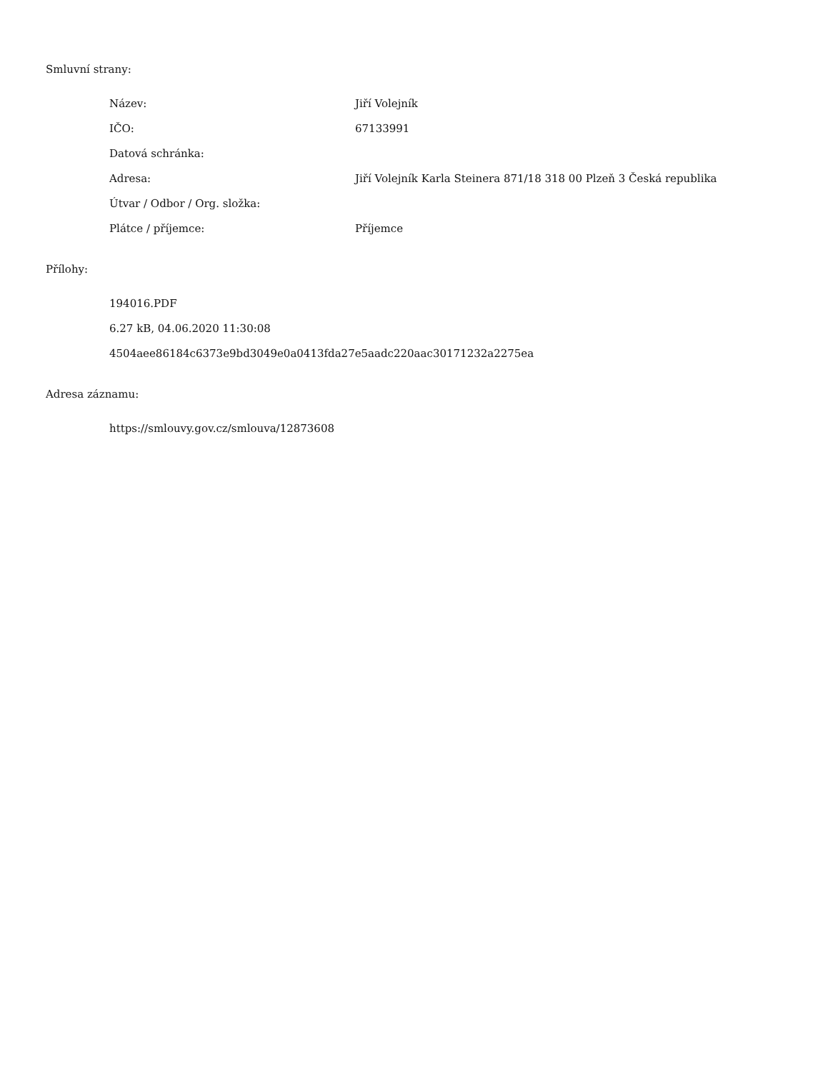Smluvní strany:
| Název: | Jiří Volejník |
| IČO: | 67133991 |
| Datová schránka: | |
| Adresa: | Jiří Volejník Karla Steinera 871/18 318 00 Plzeň 3 Česká republika |
| Útvar / Odbor / Org. složka: | |
| Plátce / příjemce: | Příjemce |
Přílohy:
194016.PDF
6.27 kB, 04.06.2020 11:30:08
4504aee86184c6373e9bd3049e0a0413fda27e5aadc220aac30171232a2275ea
Adresa záznamu:
https://smlouvy.gov.cz/smlouva/12873608